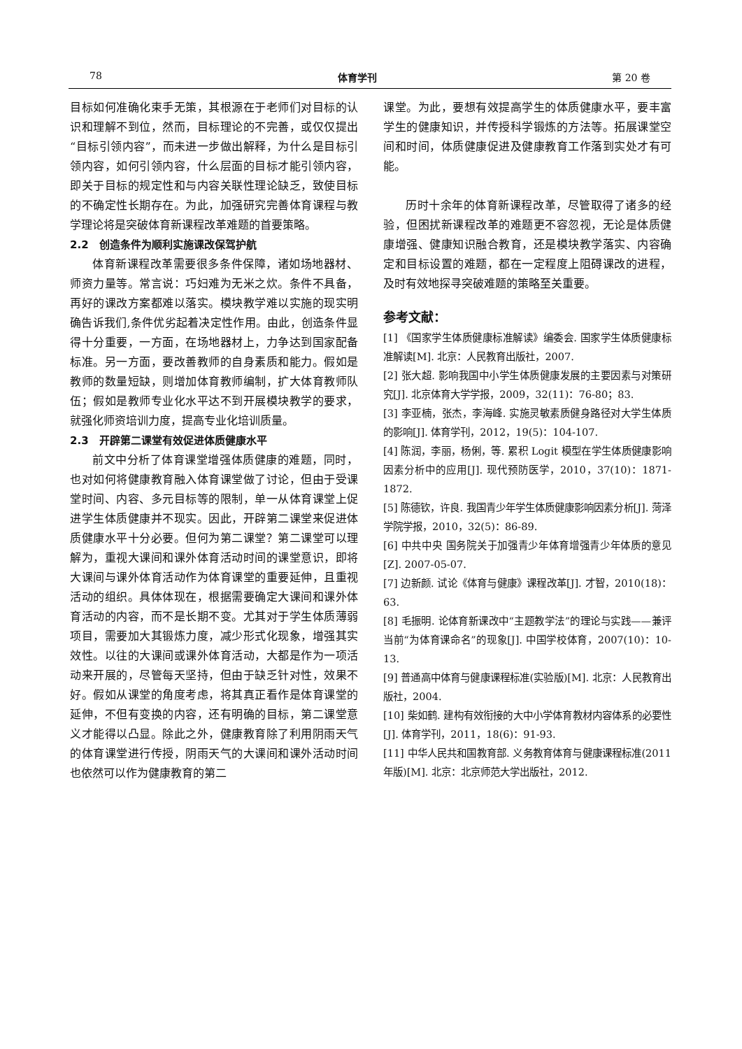78 体育学刊 第 20 卷
目标如何准确化束手无策，其根源在于老师们对目标的认识和理解不到位，然而，目标理论的不完善，或仅仅提出“目标引领内容”，而未进一步做出解释，为什么是目标引领内容，如何引领内容，什么层面的目标才能引领内容，即关于目标的规定性和与内容关联性理论缺乏，致使目标的不确定性长期存在。为此，加强研究完善体育课程与教学理论将是突破体育新课程改革难题的首要策略。
2.2　创造条件为顺利实施课改保驾护航
体育新课程改革需要很多条件保障，诸如场地器材、师资力量等。常言说：巧妇难为无米之炊。条件不具备，再好的课改方案都难以落实。模块教学难以实施的现实明确告诉我们,条件优劣起着决定性作用。由此，创造条件显得十分重要，一方面，在场地器材上，力争达到国家配备标准。另一方面，要改善教师的自身素质和能力。假如是教师的数量短缺，则增加体育教师编制，扩大体育教师队伍；假如是教师专业化水平达不到开展模块教学的要求，就强化师资培训力度，提高专业化培训质量。
2.3　开辟第二课堂有效促进体质健康水平
前文中分析了体育课堂增强体质健康的难题，同时，也对如何将健康教育融入体育课堂做了讨论，但由于受课堂时间、内容、多元目标等的限制，单一从体育课堂上促进学生体质健康并不现实。因此，开辟第二课堂来促进体质健康水平十分必要。但何为第二课堂？第二课堂可以理解为，重视大课间和课外体育活动时间的课堂意识，即将大课间与课外体育活动作为体育课堂的重要延伸，且重视活动的组织。具体体现在，根据需要确定大课间和课外体育活动的内容，而不是长期不变。尤其对于学生体质薄弱项目，需要加大其锻炼力度，减少形式化现象，增强其实效性。以往的大课间或课外体育活动，大都是作为一项活动来开展的，尽管每天坚持，但由于缺乏针对性，效果不好。假如从课堂的角度考虑，将其真正看作是体育课堂的延伸，不但有变换的内容，还有明确的目标，第二课堂意义才能得以凸显。除此之外，健康教育除了利用阴雨天气的体育课堂进行传授，阴雨天气的大课间和课外活动时间也依然可以作为健康教育的第二
课堂。为此，要想有效提高学生的体质健康水平，要丰富学生的健康知识，并传授科学锻炼的方法等。拓展课堂空间和时间，体质健康促进及健康教育工作落到实处才有可能。
历时十余年的体育新课程改革，尽管取得了诸多的经验，但困扰新课程改革的难题更不容忽视，无论是体质健康增强、健康知识融合教育，还是模块教学落实、内容确定和目标设置的难题，都在一定程度上阻碍课改的进程，及时有效地探寻突破难题的策略至关重要。
参考文献：
[1] 《国家学生体质健康标准解读》编委会. 国家学生体质健康标准解读[M]. 北京：人民教育出版社，2007.
[2] 张大超. 影响我国中小学生体质健康发展的主要因素与对策研究[J]. 北京体育大学学报，2009，32(11)：76-80；83.
[3] 李亚楠，张杰，李海峰. 实施灵敏素质健身路径对大学生体质的影响[J]. 体育学刊，2012，19(5)：104-107.
[4] 陈润，李丽，杨俐，等. 累积 Logit 模型在学生体质健康影响因素分析中的应用[J]. 现代预防医学，2010，37(10)：1871-1872.
[5] 陈德钦，许良. 我国青少年学生体质健康影响因素分析[J]. 菏泽学院学报，2010，32(5)：86-89.
[6] 中共中央 国务院关于加强青少年体育增强青少年体质的意见[Z]. 2007-05-07.
[7] 边新颜. 试论《体育与健康》课程改革[J]. 才智，2010(18)：63.
[8] 毛振明. 论体育新课改中“主题教学法”的理论与实践——兼评当前“为体育课命名”的现象[J]. 中国学校体育，2007(10)：10-13.
[9] 普通高中体育与健康课程标准(实验版)[M]. 北京：人民教育出版社，2004.
[10] 柴如鹤. 建构有效衔接的大中小学体育教材内容体系的必要性[J]. 体育学刊，2011，18(6)：91-93.
[11] 中华人民共和国教育部. 义务教育体育与健康课程标准(2011 年版)[M]. 北京：北京师范大学出版社，2012.